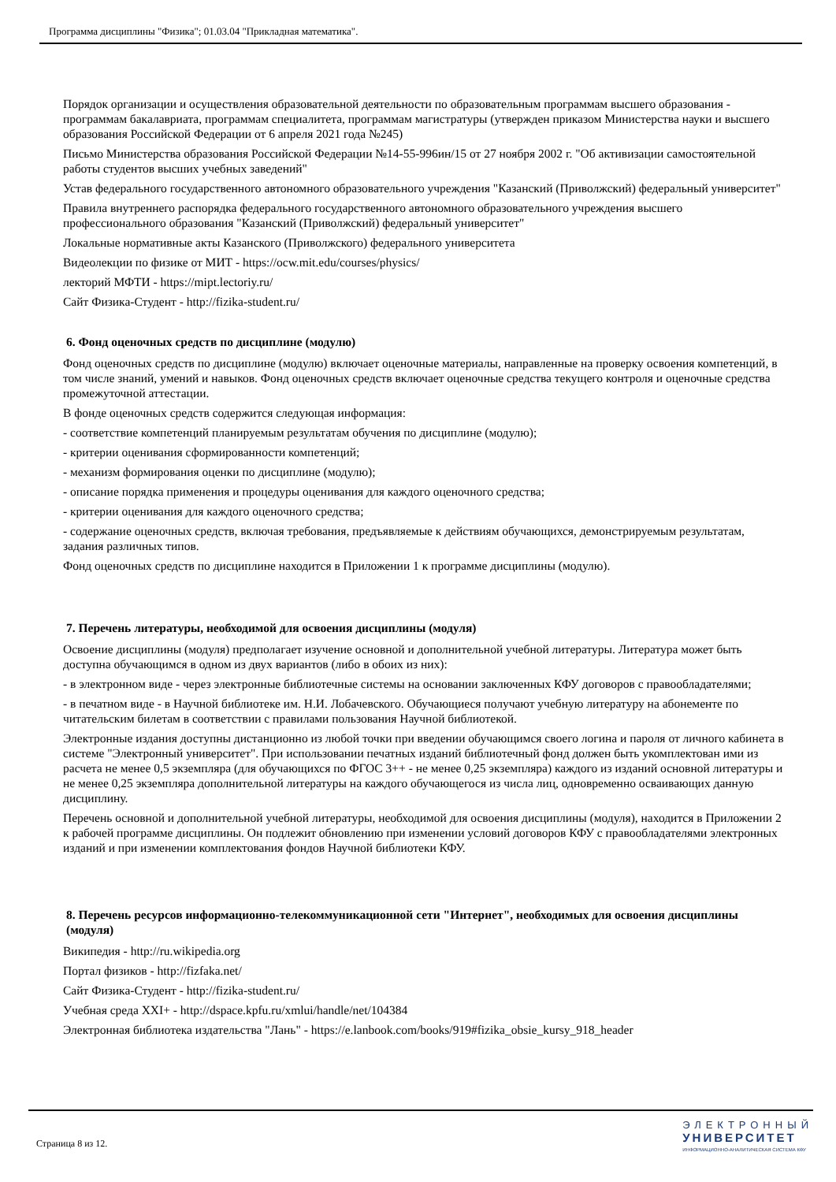Программа дисциплины "Физика"; 01.03.04 "Прикладная математика".
Порядок организации и осуществления образовательной деятельности по образовательным программам высшего образования - программам бакалавриата, программам специалитета, программам магистратуры (утвержден приказом Министерства науки и высшего образования Российской Федерации от 6 апреля 2021 года №245)
Письмо Министерства образования Российской Федерации №14-55-996ин/15 от 27 ноября 2002 г. "Об активизации самостоятельной работы студентов высших учебных заведений"
Устав федерального государственного автономного образовательного учреждения "Казанский (Приволжский) федеральный университет"
Правила внутреннего распорядка федерального государственного автономного образовательного учреждения высшего профессионального образования "Казанский (Приволжский) федеральный университет"
Локальные нормативные акты Казанского (Приволжского) федерального университета
Видеолекции по физике от МИТ - https://ocw.mit.edu/courses/physics/
лекторий МФТИ - https://mipt.lectoriy.ru/
Сайт Физика-Студент - http://fizika-student.ru/
6. Фонд оценочных средств по дисциплине (модулю)
Фонд оценочных средств по дисциплине (модулю) включает оценочные материалы, направленные на проверку освоения компетенций, в том числе знаний, умений и навыков. Фонд оценочных средств включает оценочные средства текущего контроля и оценочные средства промежуточной аттестации.
В фонде оценочных средств содержится следующая информация:
- соответствие компетенций планируемым результатам обучения по дисциплине (модулю);
- критерии оценивания сформированности компетенций;
- механизм формирования оценки по дисциплине (модулю);
- описание порядка применения и процедуры оценивания для каждого оценочного средства;
- критерии оценивания для каждого оценочного средства;
- содержание оценочных средств, включая требования, предъявляемые к действиям обучающихся, демонстрируемым результатам, задания различных типов.
Фонд оценочных средств по дисциплине находится в Приложении 1 к программе дисциплины (модулю).
7. Перечень литературы, необходимой для освоения дисциплины (модуля)
Освоение дисциплины (модуля) предполагает изучение основной и дополнительной учебной литературы. Литература может быть доступна обучающимся в одном из двух вариантов (либо в обоих из них):
- в электронном виде - через электронные библиотечные системы на основании заключенных КФУ договоров с правообладателями;
- в печатном виде - в Научной библиотеке им. Н.И. Лобачевского. Обучающиеся получают учебную литературу на абонементе по читательским билетам в соответствии с правилами пользования Научной библиотекой.
Электронные издания доступны дистанционно из любой точки при введении обучающимся своего логина и пароля от личного кабинета в системе "Электронный университет". При использовании печатных изданий библиотечный фонд должен быть укомплектован ими из расчета не менее 0,5 экземпляра (для обучающихся по ФГОС 3++ - не менее 0,25 экземпляра) каждого из изданий основной литературы и не менее 0,25 экземпляра дополнительной литературы на каждого обучающегося из числа лиц, одновременно осваивающих данную дисциплину.
Перечень основной и дополнительной учебной литературы, необходимой для освоения дисциплины (модуля), находится в Приложении 2 к рабочей программе дисциплины. Он подлежит обновлению при изменении условий договоров КФУ с правообладателями электронных изданий и при изменении комплектования фондов Научной библиотеки КФУ.
8. Перечень ресурсов информационно-телекоммуникационной сети "Интернет", необходимых для освоения дисциплины (модуля)
Википедия - http://ru.wikipedia.org
Портал физиков - http://fizfaka.net/
Сайт Физика-Студент - http://fizika-student.ru/
Учебная среда XXI+ - http://dspace.kpfu.ru/xmlui/handle/net/104384
Электронная библиотека издательства "Лань" - https://e.lanbook.com/books/919#fizika_obsie_kursy_918_header
Страница 8 из 12.
ЭЛЕКТРОННЫЙ
УНИВЕРСИТЕТ
ИНФОРМАЦИОННО-АНАЛИТИЧЕСКАЯ СИСТЕМА КФУ